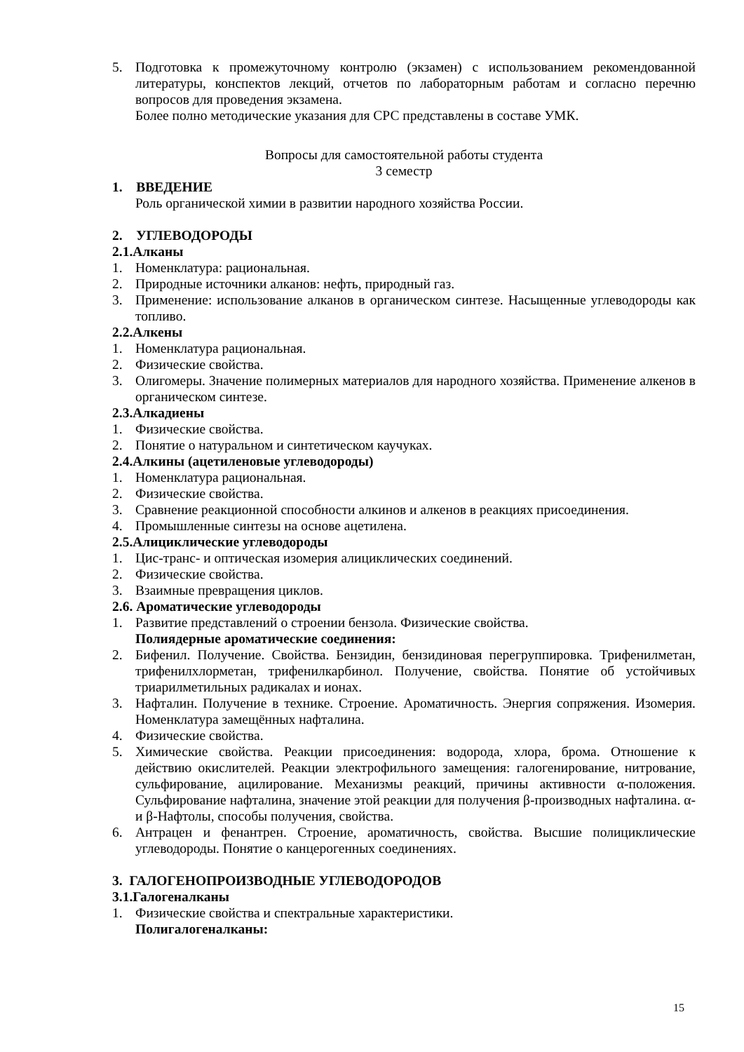5. Подготовка к промежуточному контролю (экзамен) с использованием рекомендованной литературы, конспектов лекций, отчетов по лабораторным работам и согласно перечню вопросов для проведения экзамена.
Более полно методические указания для СРС представлены в составе УМК.
Вопросы для самостоятельной работы студента
3 семестр
1. ВВЕДЕНИЕ
Роль органической химии в развитии народного хозяйства России.
2. УГЛЕВОДОРОДЫ
2.1.Алканы
1. Номенклатура: рациональная.
2. Природные источники алканов: нефть, природный газ.
3. Применение: использование алканов в органическом синтезе. Насыщенные углеводороды как топливо.
2.2.Алкены
1. Номенклатура рациональная.
2. Физические свойства.
3. Олигомеры. Значение полимерных материалов для народного хозяйства. Применение алкенов в органическом синтезе.
2.3.Алкадиены
1. Физические свойства.
2. Понятие о натуральном и синтетическом каучуках.
2.4.Алкины (ацетиленовые углеводороды)
1. Номенклатура рациональная.
2. Физические свойства.
3. Сравнение реакционной способности алкинов и алкенов в реакциях присоединения.
4. Промышленные синтезы на основе ацетилена.
2.5.Алициклические углеводороды
1. Цис-транс- и оптическая изомерия алициклических соединений.
2. Физические свойства.
3. Взаимные превращения циклов.
2.6. Ароматические углеводороды
1. Развитие представлений о строении бензола. Физические свойства.
Полиядерные ароматические соединения:
2. Бифенил. Получение. Свойства. Бензидин, бензидиновая перегруппировка. Трифенилметан, трифенилхлорметан, трифенилкарбинол. Получение, свойства. Понятие об устойчивых триарилметильных радикалах и ионах.
3. Нафталин. Получение в технике. Строение. Ароматичность. Энергия сопряжения. Изомерия. Номенклатура замещённых нафталина.
4. Физические свойства.
5. Химические свойства. Реакции присоединения: водорода, хлора, брома. Отношение к действию окислителей. Реакции электрофильного замещения: галогенирование, нитрование, сульфирование, ацилирование. Механизмы реакций, причины активности α-положения. Сульфирование нафталина, значение этой реакции для получения β-производных нафталина. α- и β-Нафтолы, способы получения, свойства.
6. Антрацен и фенантрен. Строение, ароматичность, свойства. Высшие полициклические углеводороды. Понятие о канцерогенных соединениях.
3. ГАЛОГЕНОПРОИЗВОДНЫЕ УГЛЕВОДОРОДОВ
3.1.Галогеналканы
1. Физические свойства и спектральные характеристики.
Полигалогеналканы:
15